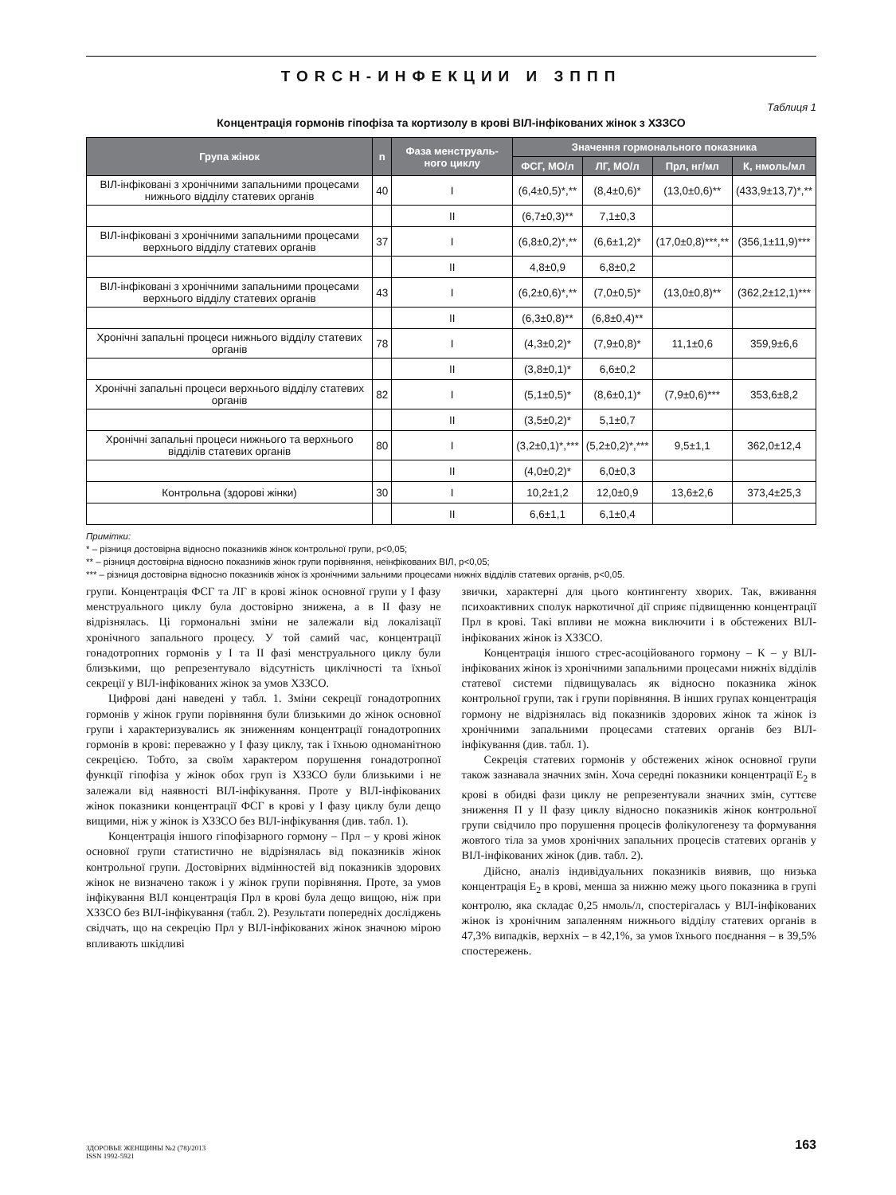TORCH-ИНФЕКЦИИ И ЗППП
Таблиця 1
Концентрація гормонів гіпофіза та кортизолу в крові ВІЛ-інфікованих жінок з ХЗЗСО
| Група жінок | n | Фаза менструаль-ного циклу | Значення гормонального показника | | | |
| --- | --- | --- | --- | --- | --- | --- |
| | | | ФСГ, МО/л | ЛГ, МО/л | Прл, нг/мл | К, нмоль/мл |
| ВІЛ-інфіковані з хронічними запальними процесами нижнього відділу статевих органів | 40 | I | (6,4±0,5)*,** | (8,4±0,6)* | (13,0±0,6)** | (433,9±13,7)*,** |
| | | II | (6,7±0,3)** | 7,1±0,3 | | |
| ВІЛ-інфіковані з хронічними запальними процесами верхнього відділу статевих органів | 37 | I | (6,8±0,2)*,** | (6,6±1,2)* | (17,0±0,8)***,** | (356,1±11,9)*** |
| | | II | 4,8±0,9 | 6,8±0,2 | | |
| ВІЛ-інфіковані з хронічними запальними процесами верхнього відділу статевих органів | 43 | I | (6,2±0,6)*,** | (7,0±0,5)* | (13,0±0,8)** | (362,2±12,1)*** |
| | | II | (6,3±0,8)** | (6,8±0,4)** | | |
| Хронічні запальні процеси нижнього відділу статевих органів | 78 | I | (4,3±0,2)* | (7,9±0,8)* | 11,1±0,6 | 359,9±6,6 |
| | | II | (3,8±0,1)* | 6,6±0,2 | | |
| Хронічні запальні процеси верхнього відділу статевих органів | 82 | I | (5,1±0,5)* | (8,6±0,1)* | (7,9±0,6)*** | 353,6±8,2 |
| | | II | (3,5±0,2)* | 5,1±0,7 | | |
| Хронічні запальні процеси нижнього та верхнього відділів статевих органів | 80 | I | (3,2±0,1)*,*** | (5,2±0,2)*,*** | 9,5±1,1 | 362,0±12,4 |
| | | II | (4,0±0,2)* | 6,0±0,3 | | |
| Контрольна (здорові жінки) | 30 | I | 10,2±1,2 | 12,0±0,9 | 13,6±2,6 | 373,4±25,3 |
| | | II | 6,6±1,1 | 6,1±0,4 | | |
Примітки:
* – різниця достовірна відносно показників жінок контрольної групи, p<0,05;
** – різниця достовірна відносно показників жінок групи порівняння, неінфікованих ВІЛ, p<0,05;
*** – різниця достовірна відносно показників жінок із хронічними зальними процесами нижніх відділів статевих органів, p<0,05.
групи. Концентрація ФСГ та ЛГ в крові жінок основної групи у I фазу менструального циклу була достовірно знижена, а в II фазу не відрізнялась. Ці гормональні зміни не залежали від локалізації хронічного запального процесу. У той самий час, концентрації гонадотропних гормонів у I та II фазі менструального циклу були близькими, що репрезентувало відсутність циклічності та їхньої секреції у ВІЛ-інфікованих жінок за умов ХЗЗСО.
Цифрові дані наведені у табл. 1. Зміни секреції гонадотропних гормонів у жінок групи порівняння були близькими до жінок основної групи і характеризувались як зниженням концентрації гонадотропних гормонів в крові: переважно у I фазу циклу, так і їхньою одноманітною секрецією. Тобто, за своїм характером порушення гонадотропної функції гіпофіза у жінок обох груп із ХЗЗСО були близькими і не залежали від наявності ВІЛ-інфікування. Проте у ВІЛ-інфікованих жінок показники концентрації ФСГ в крові у I фазу циклу були дещо вищими, ніж у жінок із ХЗЗСО без ВІЛ-інфікування (див. табл. 1).
Концентрація іншого гіпофізарного гормону – Прл – у крові жінок основної групи статистично не відрізнялась від показників жінок контрольної групи. Достовірних відмінностей від показників здорових жінок не визначено також і у жінок групи порівняння. Проте, за умов інфікування ВІЛ концентрація Прл в крові була дещо вищою, ніж при ХЗЗСО без ВІЛ-інфікування (табл. 2). Результати попередніх досліджень свідчать, що на секрецію Прл у ВІЛ-інфікованих жінок значною мірою впливають шкідливі
звички, характерні для цього контингенту хворих. Так, вживання психоактивних сполук наркотичної дії сприяє підвищенню концентрації Прл в крові. Такі впливи не можна виключити і в обстежених ВІЛ-інфікованих жінок із ХЗЗСО.
Концентрація іншого стрес-асоційованого гормону – К – у ВІЛ-інфікованих жінок із хронічними запальними процесами нижніх відділів статевої системи підвищувалась як відносно показника жінок контрольної групи, так і групи порівняння. В інших групах концентрація гормону не відрізнялась від показників здорових жінок та жінок із хронічними запальними процесами статевих органів без ВІЛ-інфікування (див. табл. 1).
Секреція статевих гормонів у обстежених жінок основної групи також зазнавала значних змін. Хоча середні показники концентрації E<sub>2</sub> в крові в обидві фази циклу не репрезентували значних змін, суттєве зниження П у II фазу циклу відносно показників жінок контрольної групи свідчило про порушення процесів фолікулогенезу та формування жовтого тіла за умов хронічних запальних процесів статевих органів у ВІЛ-інфікованих жінок (див. табл. 2).
Дійсно, аналіз індивідуальних показників виявив, що низька концентрація E<sub>2</sub> в крові, менша за нижню межу цього показника в групі контролю, яка складає 0,25 нмоль/л, спостерігалась у ВІЛ-інфікованих жінок із хронічним запаленням нижнього відділу статевих органів в 47,3% випадків, верхніх – в 42,1%, за умов їхнього поєднання – в 39,5% спостережень.
ЗДОРОВЬЕ ЖЕНЩИНЫ №2 (78)/2013
ISSN 1992-5921
163